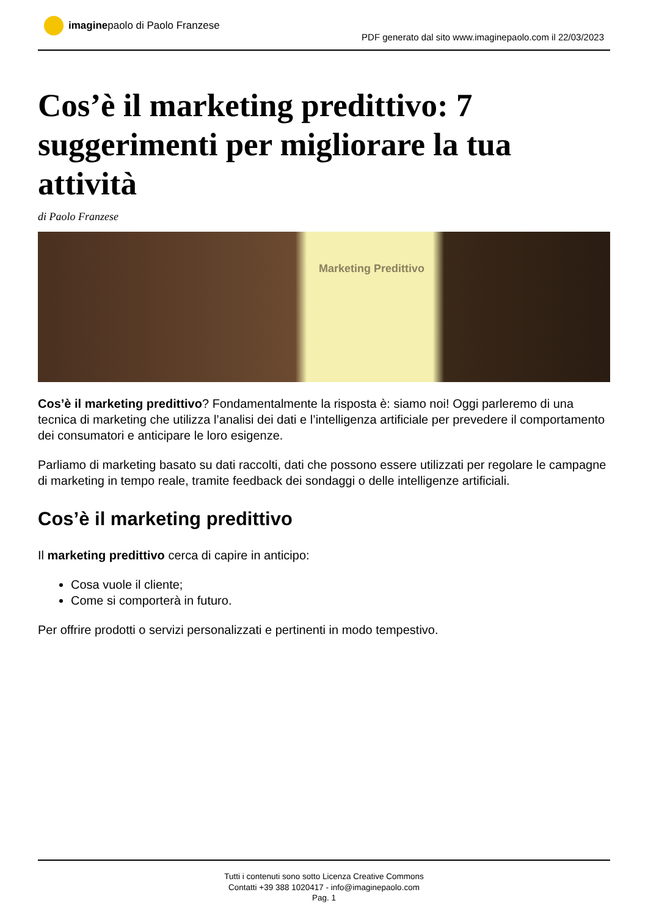imagine paolo di Paolo Franzese
PDF generato dal sito www.imaginepaolo.com il 22/03/2023
Cos’è il marketing predittivo: 7 suggerimenti per migliorare la tua attività
di Paolo Franzese
Marketing Predittivo
Cos’è il marketing predittivo? Fondamentalmente la risposta è: siamo noi! Oggi parleremo di una tecnica di marketing che utilizza l’analisi dei dati e l’intelligenza artificiale per prevedere il comportamento dei consumatori e anticipare le loro esigenze.
Parliamo di marketing basato su dati raccolti, dati che possono essere utilizzati per regolare le campagne di marketing in tempo reale, tramite feedback dei sondaggi o delle intelligenze artificiali.
Cos’è il marketing predittivo
Il marketing predittivo cerca di capire in anticipo:
Cosa vuole il cliente;
Come si comporterà in futuro.
Per offrire prodotti o servizi personalizzati e pertinenti in modo tempestivo.
Tutti i contenuti sono sotto Licenza Creative Commons
Contatti +39 388 1020417 - info@imaginepaolo.com
Pag. 1